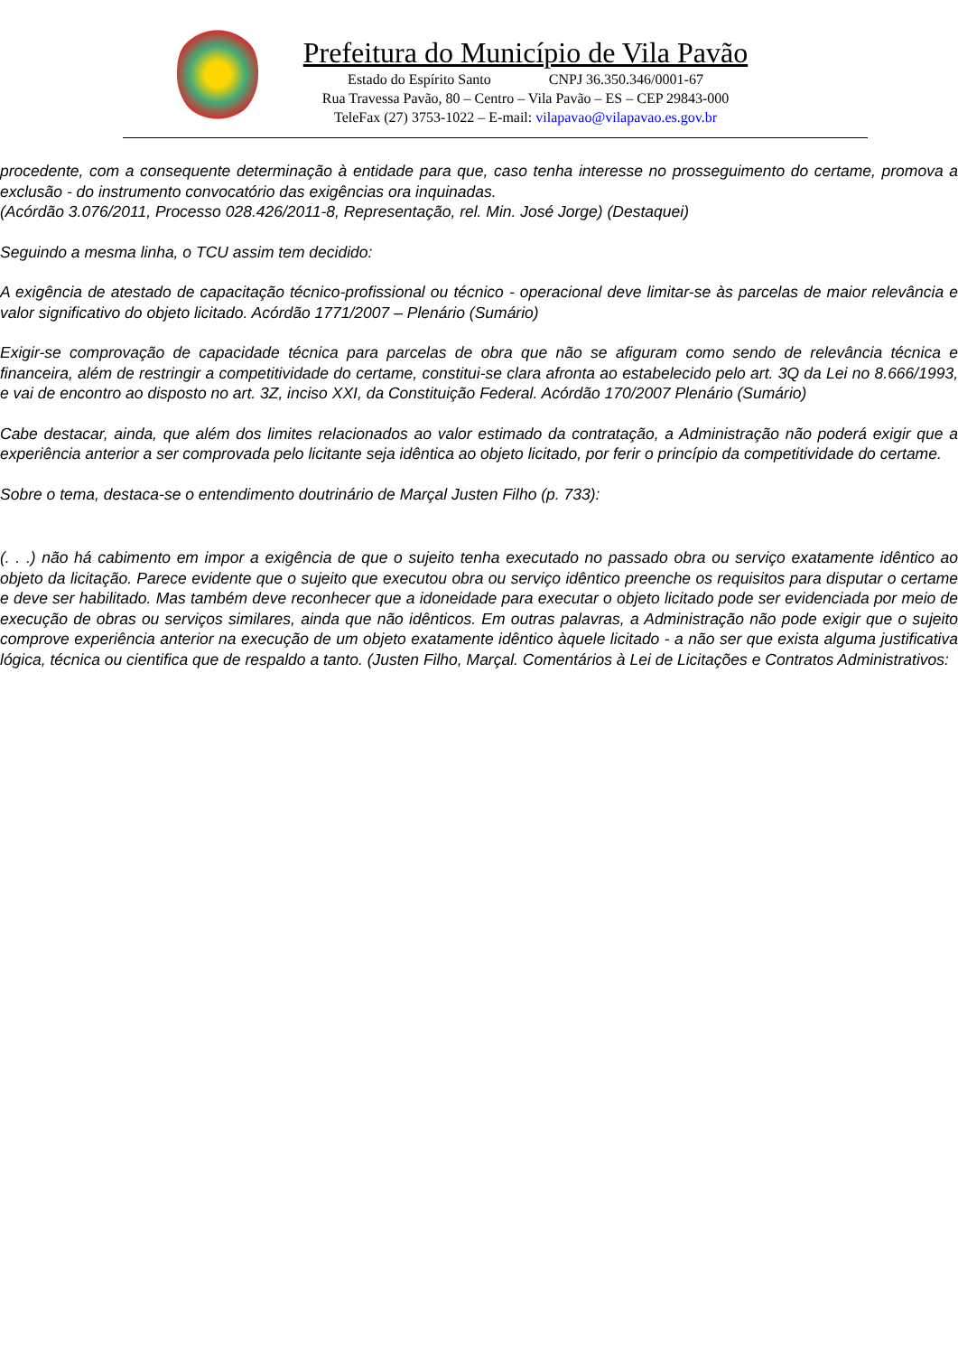Prefeitura do Município de Vila Pavão
Estado do Espírito Santo CNPJ 36.350.346/0001-67
Rua Travessa Pavão, 80 – Centro – Vila Pavão – ES – CEP 29843-000
TeleFax (27) 3753-1022 – E-mail: vilapavao@vilapavao.es.gov.br
procedente, com a consequente determinação à entidade para que, caso tenha interesse no prosseguimento do certame, promova a exclusão - do instrumento convocatório das exigências ora inquinadas.
(Acórdão 3.076/2011, Processo 028.426/2011-8, Representação, rel. Min. José Jorge) (Destaquei)
Seguindo a mesma linha, o TCU assim tem decidido:
A exigência de atestado de capacitação técnico-profissional ou técnico - operacional deve limitar-se às parcelas de maior relevância e valor significativo do objeto licitado. Acórdão 1771/2007 – Plenário (Sumário)
Exigir-se comprovação de capacidade técnica para parcelas de obra que não se afiguram como sendo de relevância técnica e financeira, além de restringir a competitividade do certame, constitui-se clara afronta ao estabelecido pelo art. 3Q da Lei no 8.666/1993, e vai de encontro ao disposto no art. 3Z, inciso XXI, da Constituição Federal. Acórdão 170/2007 Plenário (Sumário)
Cabe destacar, ainda, que além dos limites relacionados ao valor estimado da contratação, a Administração não poderá exigir que a experiência anterior a ser comprovada pelo licitante seja idêntica ao objeto licitado, por ferir o princípio da competitividade do certame.
Sobre o tema, destaca-se o entendimento doutrinário de Marçal Justen Filho (p. 733):
(. . .) não há cabimento em impor a exigência de que o sujeito tenha executado no passado obra ou serviço exatamente idêntico ao objeto da licitação. Parece evidente que o sujeito que executou obra ou serviço idêntico preenche os requisitos para disputar o certame e deve ser habilitado. Mas também deve reconhecer que a idoneidade para executar o objeto licitado pode ser evidenciada por meio de execução de obras ou serviços similares, ainda que não idênticos. Em outras palavras, a Administração não pode exigir que o sujeito comprove experiência anterior na execução de um objeto exatamente idêntico àquele licitado - a não ser que exista alguma justificativa lógica, técnica ou cientifica que de respaldo a tanto. (Justen Filho, Marçal. Comentários à Lei de Licitações e Contratos Administrativos: